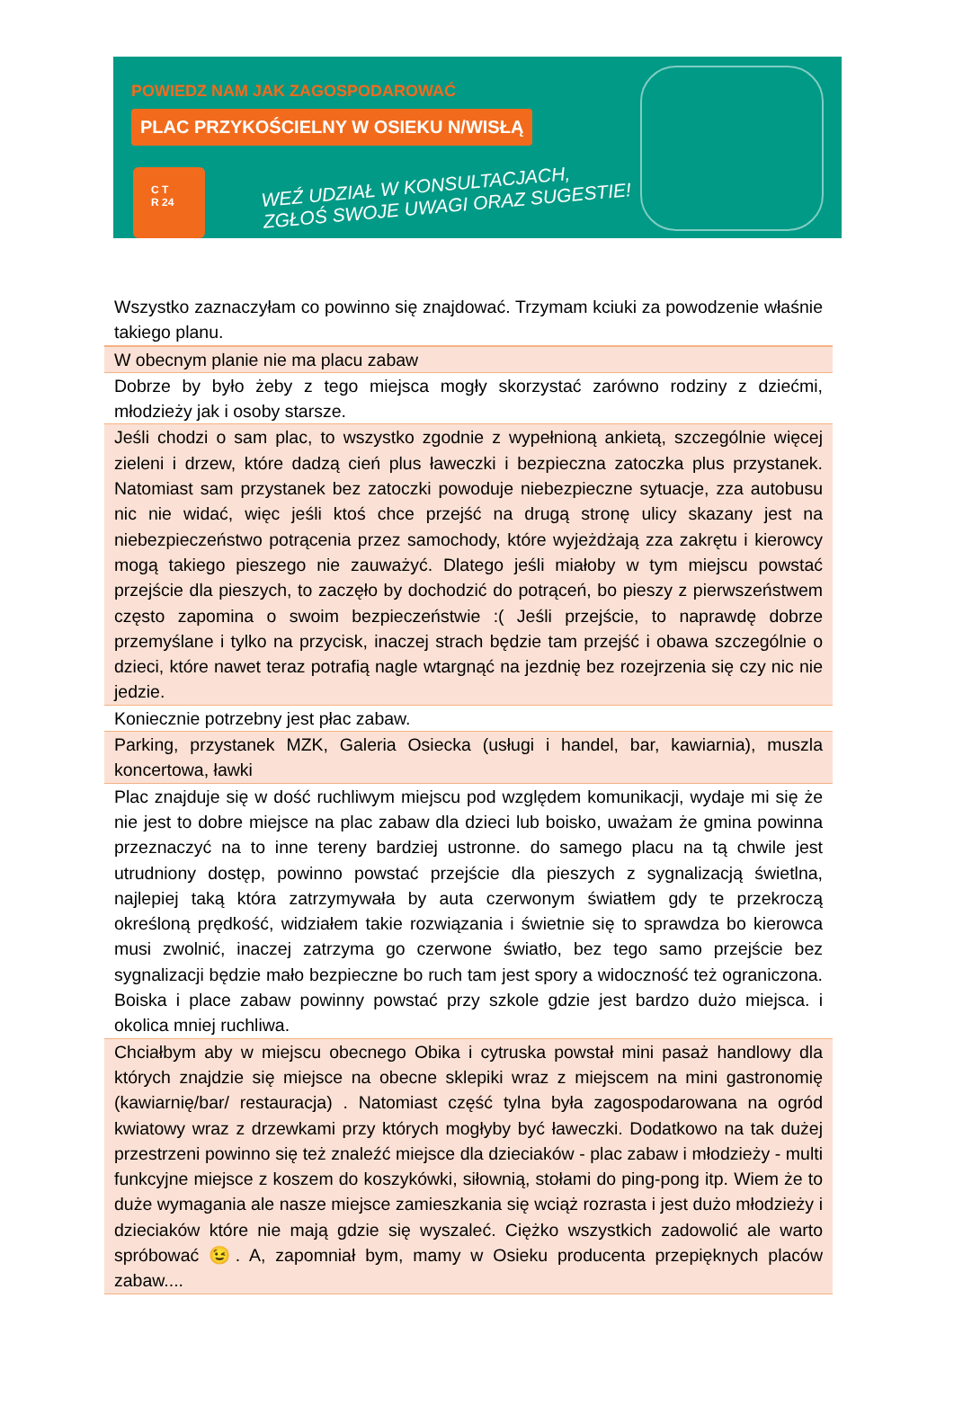POWIEDZ NAM JAK ZAGOSPODAROWAĆ
PLAC PRZYKOŚCIELNY W OSIEKU N/WISŁĄ
C T
R 24
WEŹ UDZIAŁ W KONSULTACJACH,
ZGŁOŚ SWOJE UWAGI ORAZ SUGESTIE!
| Wszystko zaznaczyłam co powinno się znajdować. Trzymam kciuki za powodzenie właśnie takiego planu. |
| W obecnym planie nie ma placu zabaw |
| Dobrze by było żeby z tego miejsca mogły skorzystać zarówno rodziny z dziećmi, młodzieży jak i osoby starsze. |
| Jeśli chodzi o sam plac, to wszystko zgodnie z wypełnioną ankietą, szczególnie więcej zieleni i drzew, które dadzą cień plus ławeczki i bezpieczna zatoczka plus przystanek. Natomiast sam przystanek bez zatoczki powoduje niebezpieczne sytuacje, zza autobusu nic nie widać, więc jeśli ktoś chce przejść na drugą stronę ulicy skazany jest na niebezpieczeństwo potrącenia przez samochody, które wyjeżdżają zza zakrętu i kierowcy mogą takiego pieszego nie zauważyć. Dlatego jeśli miałoby w tym miejscu powstać przejście dla pieszych, to zaczęło by dochodzić do potrąceń, bo pieszy z pierwszeństwem często zapomina o swoim bezpieczeństwie :( Jeśli przejście, to naprawdę dobrze przemyślane i tylko na przycisk, inaczej strach będzie tam przejść i obawa szczególnie o dzieci, które nawet teraz potrafią nagle wtargnąć na jezdnię bez rozejrzenia się czy nic nie jedzie. |
| Koniecznie potrzebny jest płac zabaw. |
| Parking, przystanek MZK, Galeria Osiecka (usługi i handel, bar, kawiarnia), muszla koncertowa, ławki |
| Plac znajduje się w dość ruchliwym miejscu pod względem komunikacji, wydaje mi się że nie jest to dobre miejsce na plac zabaw dla dzieci lub boisko, uważam że gmina powinna przeznaczyć na to inne tereny bardziej ustronne. do samego placu na tą chwile jest utrudniony dostęp, powinno powstać przejście dla pieszych z sygnalizacją świetlna, najlepiej taką która zatrzymywała by auta czerwonym światłem gdy te przekroczą określoną prędkość, widziałem takie rozwiązania i świetnie się to sprawdza bo kierowca musi zwolnić, inaczej zatrzyma go czerwone światło, bez tego samo przejście bez sygnalizacji będzie mało bezpieczne bo ruch tam jest spory a widoczność też ograniczona. Boiska i place zabaw powinny powstać przy szkole gdzie jest bardzo dużo miejsca. i okolica mniej ruchliwa. |
| Chciałbym aby w miejscu obecnego Obika i cytruska powstał mini pasaż handlowy dla których znajdzie się miejsce na obecne sklepiki wraz z miejscem na mini gastronomię (kawiarnię/bar/ restauracja) . Natomiast część tylna była zagospodarowana na ogród kwiatowy wraz z drzewkami przy których mogłyby być ławeczki. Dodatkowo na tak dużej przestrzeni powinno się też znaleźć miejsce dla dzieciaków - plac zabaw i młodzieży - multi funkcyjne miejsce z koszem do koszykówki, siłownią, stołami do ping-pong itp. Wiem że to duże wymagania ale nasze miejsce zamieszkania się wciąż rozrasta i jest dużo młodzieży i dzieciaków które nie mają gdzie się wyszaleć. Ciężko wszystkich zadowolić ale warto spróbować 😉. A, zapomniał bym, mamy w Osieku producenta przepięknych placów zabaw.... |